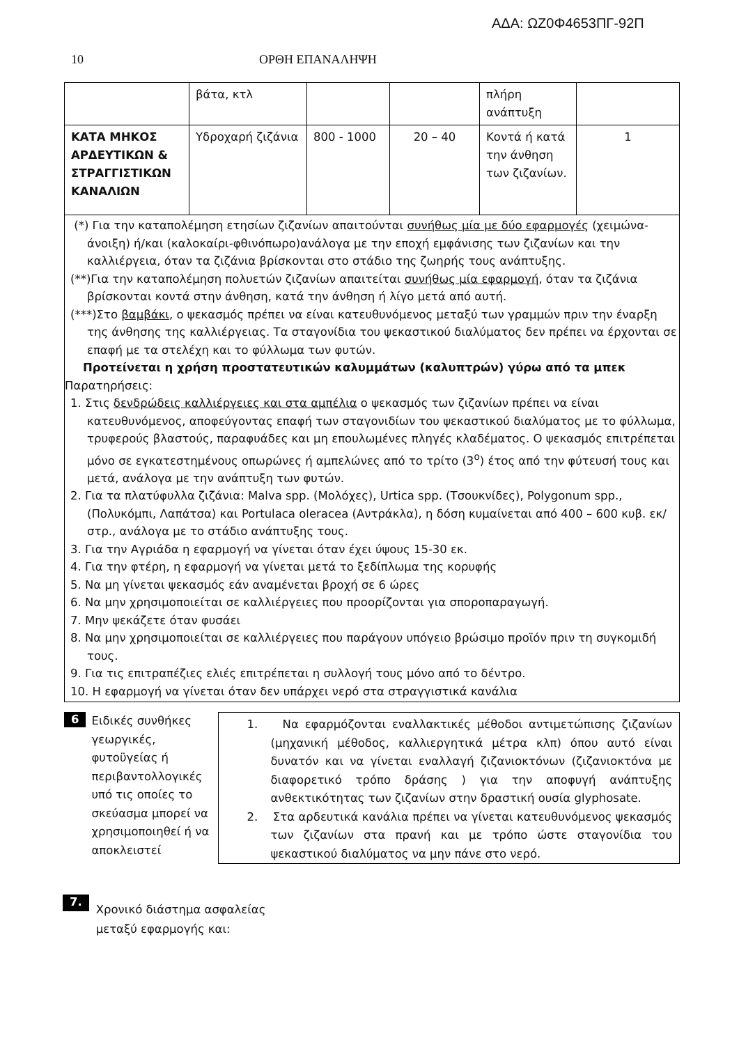ΑΔΑ: ΩΖ0Φ4653ΠΓ-92Π
10 ΟΡΘΗ ΕΠΑΝΑΛΗΨΗ
| | βάτα, κτλ | | | πλήρη ανάπτυξη | |
| ΚΑΤΑ ΜΗΚΟΣ ΑΡΔΕΥΤΙΚΩΝ & ΣΤΡΑΓΓΙΣΤΙΚΩΝ ΚΑΝΑΛΙΩΝ | Υδροχαρή ζιζάνια | 800 - 1000 | 20 – 40 | Κοντά ή κατά την άνθηση των ζιζανίων. | 1 |
(*) Για την καταπολέμηση ετησίων ζιζανίων απαιτούνται συνήθως μία με δύο εφαρμογές (χειμώνα-άνοιξη) ή/και (καλοκαίρι-φθινόπωρο)ανάλογα με την εποχή εμφάνισης των ζιζανίων και την καλλιέργεια, όταν τα ζιζάνια βρίσκονται στο στάδιο της ζωηρής τους ανάπτυξης.
(**)Για την καταπολέμηση πολυετών ζιζανίων απαιτείται συνήθως μία εφαρμογή, όταν τα ζιζάνια βρίσκονται κοντά στην άνθηση, κατά την άνθηση ή λίγο μετά από αυτή.
(***)Στο βαμβάκι, ο ψεκασμός πρέπει να είναι κατευθυνόμενος μεταξύ των γραμμών πριν την έναρξη της άνθησης της καλλιέργειας. Τα σταγονίδια του ψεκαστικού διαλύματος δεν πρέπει να έρχονται σε επαφή με τα στελέχη και το φύλλωμα των φυτών.
Προτείνεται η χρήση προστατευτικών καλυμμάτων (καλυπτρών) γύρω από τα μπεκ
Παρατηρήσεις:
1. Στις δενδρώδεις καλλιέργειες και στα αμπέλια ο ψεκασμός των ζιζανίων πρέπει να είναι κατευθυνόμενος, αποφεύγοντας επαφή των σταγονιδίων του ψεκαστικού διαλύματος με το φύλλωμα, τρυφερούς βλαστούς, παραφυάδες και μη επουλωμένες πληγές κλαδέματος. Ο ψεκασμός επιτρέπεται μόνο σε εγκατεστημένους οπωρώνες ή αμπελώνες από το τρίτο (3<sup>ο</sup>) έτος από την φύτευσή τους και μετά, ανάλογα με την ανάπτυξη των φυτών.
2. Για τα πλατύφυλλα ζιζάνια: Malva spp. (Μολόχες), Urtica spp. (Τσουκνίδες), Polygonum spp., (Πολυκόμπι, Λαπάτσα) και Portulaca oleracea (Αντράκλα), η δόση κυμαίνεται από 400 – 600 κυβ. εκ/στρ., ανάλογα με το στάδιο ανάπτυξης τους.
3. Για την Αγριάδα η εφαρμογή να γίνεται όταν έχει ύψους 15-30 εκ.
4. Για την φτέρη, η εφαρμογή να γίνεται μετά το ξεδίπλωμα της κορυφής
5. Να μη γίνεται ψεκασμός εάν αναμένεται βροχή σε 6 ώρες
6. Να μην χρησιμοποιείται σε καλλιέργειες που προορίζονται για σποροπαραγωγή.
7. Μην ψεκάζετε όταν φυσάει
8. Να μην χρησιμοποιείται σε καλλιέργειες που παράγουν υπόγειο βρώσιμο προϊόν πριν τη συγκομιδή τους.
9. Για τις επιτραπέζιες ελιές επιτρέπεται η συλλογή τους μόνο από το δέντρο.
10. Η εφαρμογή να γίνεται όταν δεν υπάρχει νερό στα στραγγιστικά κανάλια
6
Ειδικές συνθήκες γεωργικές, φυτοϋγείας ή περιβαντολλογικές υπό τις οποίες το σκεύασμα μπορεί να χρησιμοποιηθεί ή να αποκλειστεί
1. Να εφαρμόζονται εναλλακτικές μέθοδοι αντιμετώπισης ζιζανίων (μηχανική μέθοδος, καλλιεργητικά μέτρα κλπ) όπου αυτό είναι δυνατόν και να γίνεται εναλλαγή ζιζανιοκτόνων (ζιζανιοκτόνα με διαφορετικό τρόπο δράσης ) για την αποφυγή ανάπτυξης ανθεκτικότητας των ζιζανίων στην δραστική ουσία glyphosate.
2. Στα αρδευτικά κανάλια πρέπει να γίνεται κατευθυνόμενος ψεκασμός των ζιζανίων στα πρανή και με τρόπο ώστε σταγονίδια του ψεκαστικού διαλύματος να μην πάνε στο νερό.
7.
Χρονικό διάστημα ασφαλείας
μεταξύ εφαρμογής και: